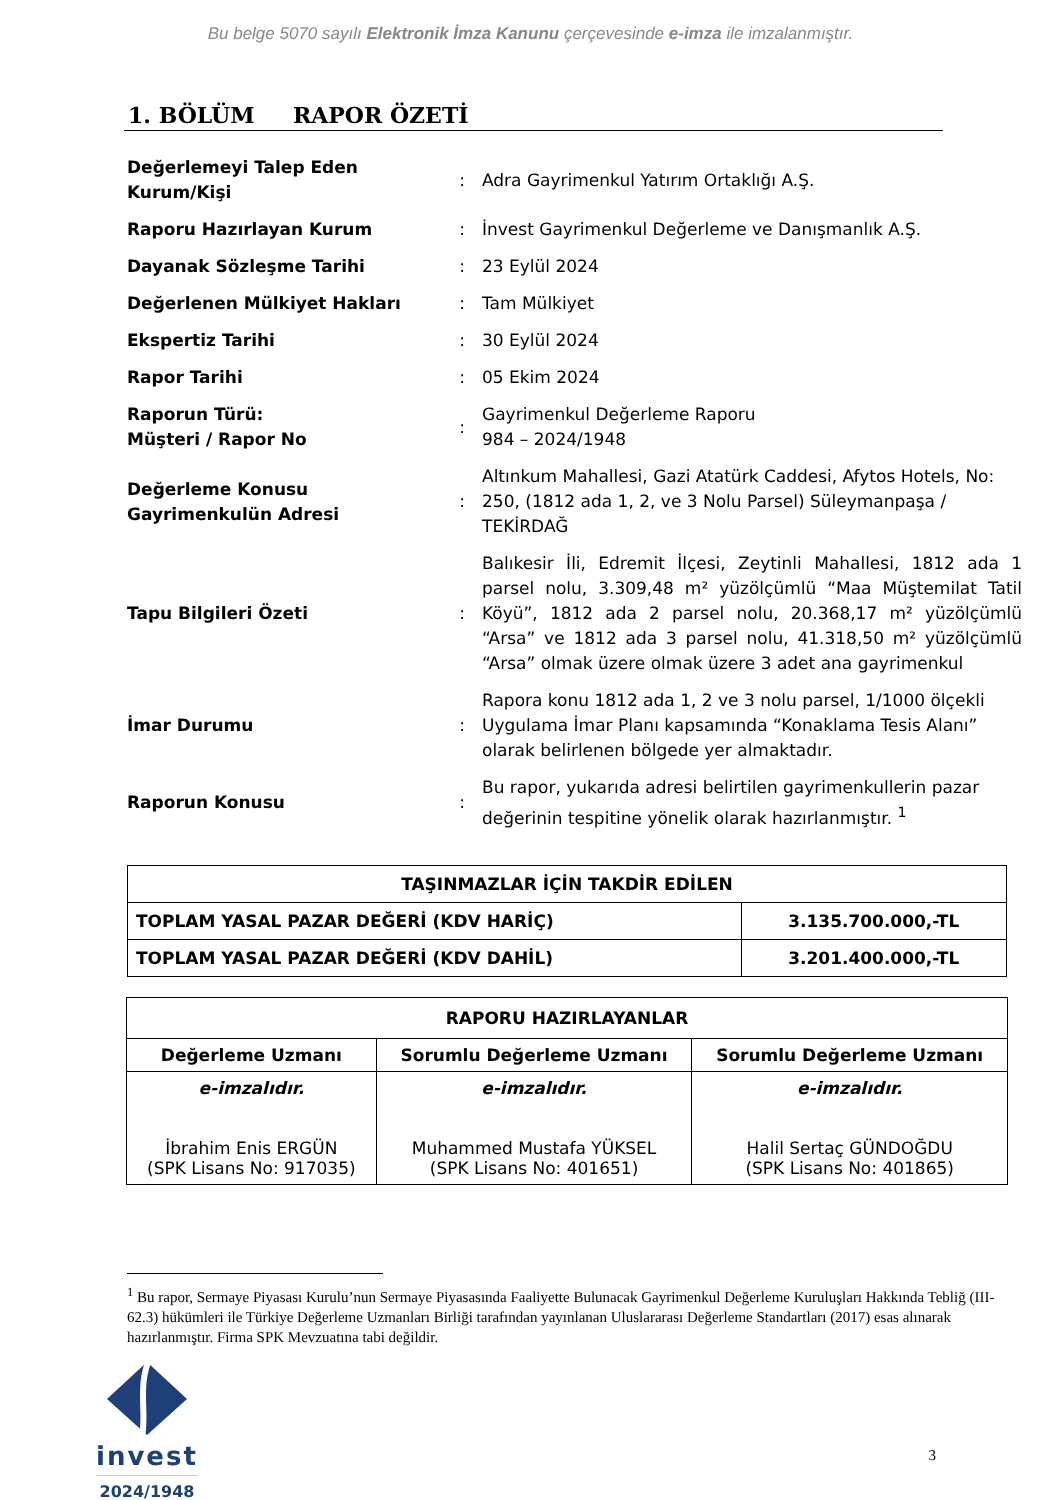Bu belge 5070 sayılı Elektronik İmza Kanunu çerçevesinde e-imza ile imzalanmıştır.
1. BÖLÜM RAPOR ÖZETİ
| Değerlemeyi Talep Eden Kurum/Kişi | : | Adra Gayrimenkul Yatırım Ortaklığı A.Ş. |
| Raporu Hazırlayan Kurum | : | İnvest Gayrimenkul Değerleme ve Danışmanlık A.Ş. |
| Dayanak Sözleşme Tarihi | : | 23 Eylül 2024 |
| Değerlenen Mülkiyet Hakları | : | Tam Mülkiyet |
| Ekspertiz Tarihi | : | 30 Eylül 2024 |
| Rapor Tarihi | : | 05 Ekim 2024 |
| Raporun Türü: Müşteri / Rapor No | : | Gayrimenkul Değerleme Raporu 984 – 2024/1948 |
| Değerleme Konusu Gayrimenkulün Adresi | : | Altınkum Mahallesi, Gazi Atatürk Caddesi, Afytos Hotels, No: 250, (1812 ada 1, 2, ve 3 Nolu Parsel) Süleymanpaşa / TEKİRDAĞ |
| Tapu Bilgileri Özeti | : | Balıkesir İli, Edremit İlçesi, Zeytinli Mahallesi, 1812 ada 1 parsel nolu, 3.309,48 m² yüzölçümlü “Maa Müştemilat Tatil Köyü”, 1812 ada 2 parsel nolu, 20.368,17 m² yüzölçümlü “Arsa” ve 1812 ada 3 parsel nolu, 41.318,50 m² yüzölçümlü “Arsa” olmak üzere olmak üzere 3 adet ana gayrimenkul |
| İmar Durumu | : | Rapora konu 1812 ada 1, 2 ve 3 nolu parsel, 1/1000 ölçekli Uygulama İmar Planı kapsamında “Konaklama Tesis Alanı” olarak belirlenen bölgede yer almaktadır. |
| Raporun Konusu | : | Bu rapor, yukarıda adresi belirtilen gayrimenkullerin pazar değerinin tespitine yönelik olarak hazırlanmıştır. <sup>1</sup> |
| TAŞINMAZLAR İÇİN TAKDİR EDİLEN | |
| TOPLAM YASAL PAZAR DEĞERİ (KDV HARİÇ) | 3.135.700.000,-TL |
| TOPLAM YASAL PAZAR DEĞERİ (KDV DAHİL) | 3.201.400.000,-TL |
| RAPORU HAZIRLAYANLAR | | |
| Değerleme Uzmanı | Sorumlu Değerleme Uzmanı | Sorumlu Değerleme Uzmanı |
| e-imzalıdır. İbrahim Enis ERGÜN (SPK Lisans No: 917035) | e-imzalıdır. Muhammed Mustafa YÜKSEL (SPK Lisans No: 401651) | e-imzalıdır. Halil Sertaç GÜNDOĞDU (SPK Lisans No: 401865) |
<sup>1</sup> Bu rapor, Sermaye Piyasası Kurulu’nun Sermaye Piyasasında Faaliyette Bulunacak Gayrimenkul Değerleme Kuruluşları Hakkında Tebliğ (III-62.3) hükümleri ile Türkiye Değerleme Uzmanları Birliği tarafından yayınlanan Uluslararası Değerleme Standartları (2017) esas alınarak hazırlanmıştır. Firma SPK Mevzuatına tabi değildir.
invest
2024/1948
3